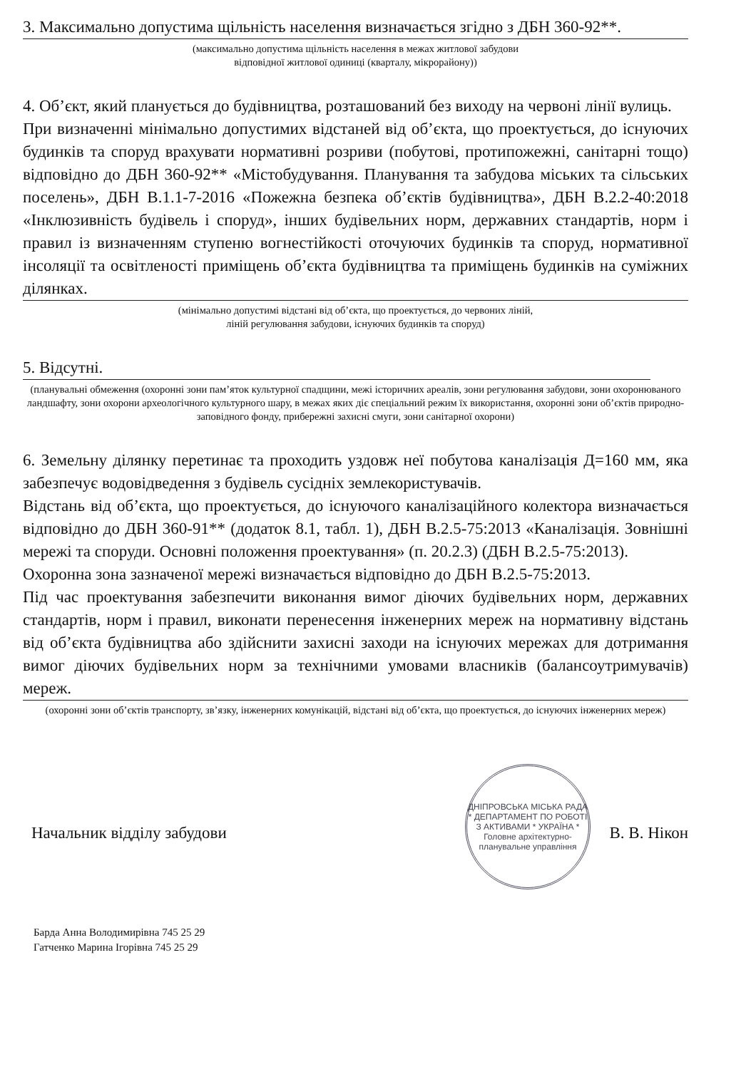3. Максимально допустима щільність населення визначається згідно з ДБН 360-92**.
(максимально допустима щільність населення в межах житлової забудови
відповідної житлової одиниці (кварталу, мікрорайону))
4. Об’єкт, який планується до будівництва, розташований без виходу на червоні лінії вулиць.
При визначенні мінімально допустимих відстаней від об’єкта, що проектується, до існуючих будинків та споруд врахувати нормативні розриви (побутові, протипожежні, санітарні тощо) відповідно до ДБН 360-92** «Містобудування. Планування та забудова міських та сільських поселень», ДБН В.1.1-7-2016 «Пожежна безпека об’єктів будівництва», ДБН В.2.2-40:2018 «Інклюзивність будівель і споруд», інших будівельних норм, державних стандартів, норм і правил із визначенням ступеню вогнестійкості оточуючих будинків та споруд, нормативної інсоляції та освітленості приміщень об’єкта будівництва та приміщень будинків на суміжних ділянках.
(мінімально допустимі відстані від об’єкта, що проектується, до червоних ліній,
ліній регулювання забудови, існуючих будинків та споруд)
5. Відсутні.
(планувальні обмеження (охоронні зони пам’яток культурної спадщини, межі історичних ареалів, зони регулювання забудови, зони охоронюваного ландшафту, зони охорони археологічного культурного шару, в межах яких діє спеціальний режим їх використання, охоронні зони об’єктів природно-заповідного фонду, прибережні захисні смуги, зони санітарної охорони)
6. Земельну ділянку перетинає та проходить уздовж неї побутова каналізація Д=160 мм, яка забезпечує водовідведення з будівель сусідніх землекористувачів.
Відстань від об’єкта, що проектується, до існуючого каналізаційного колектора визначається відповідно до ДБН 360-91** (додаток 8.1, табл. 1), ДБН В.2.5-75:2013 «Каналізація. Зовнішні мережі та споруди. Основні положення проектування» (п. 20.2.3) (ДБН В.2.5-75:2013).
Охоронна зона зазначеної мережі визначається відповідно до ДБН В.2.5-75:2013.
Під час проектування забезпечити виконання вимог діючих будівельних норм, державних стандартів, норм і правил, виконати перенесення інженерних мереж на нормативну відстань від об’єкта будівництва або здійснити захисні заходи на існуючих мережах для дотримання вимог діючих будівельних норм за технічними умовами власників (балансоутримувачів) мереж.
(охоронні зони об’єктів транспорту, зв’язку, інженерних комунікацій, відстані від об’єкта, що проектується, до існуючих інженерних мереж)
Начальник відділу забудови В. В. Нікон
ДНІПРОВСЬКА МІСЬКА РАДА * ДЕПАРТАМЕНТ ПО РОБОТІ З АКТИВАМИ * УКРАЇНА *
Головне архітектурно-планувальне управління
Барда Анна Володимирівна 745 25 29
Гатченко Марина Ігорівна 745 25 29